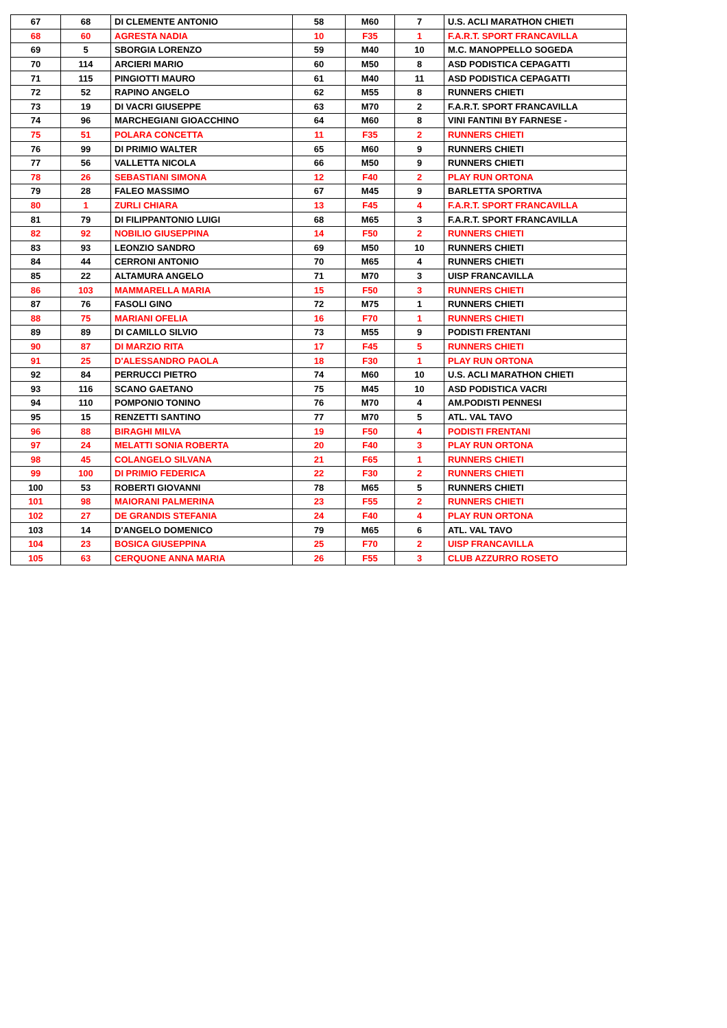| 67 | 68 | DI CLEMENTE ANTONIO | 58 | M60 | 7 | U.S. ACLI MARATHON CHIETI |
| 68 | 60 | AGRESTA NADIA | 10 | F35 | 1 | F.A.R.T. SPORT FRANCAVILLA |
| 69 | 5 | SBORGIA LORENZO | 59 | M40 | 10 | M.C. MANOPPELLO SOGEDA |
| 70 | 114 | ARCIERI MARIO | 60 | M50 | 8 | ASD PODISTICA CEPAGATTI |
| 71 | 115 | PINGIOTTI MAURO | 61 | M40 | 11 | ASD PODISTICA CEPAGATTI |
| 72 | 52 | RAPINO ANGELO | 62 | M55 | 8 | RUNNERS CHIETI |
| 73 | 19 | DI VACRI GIUSEPPE | 63 | M70 | 2 | F.A.R.T. SPORT FRANCAVILLA |
| 74 | 96 | MARCHEGIANI GIOACCHINO | 64 | M60 | 8 | VINI FANTINI BY FARNESE - |
| 75 | 51 | POLARA CONCETTA | 11 | F35 | 2 | RUNNERS CHIETI |
| 76 | 99 | DI PRIMIO WALTER | 65 | M60 | 9 | RUNNERS CHIETI |
| 77 | 56 | VALLETTA NICOLA | 66 | M50 | 9 | RUNNERS CHIETI |
| 78 | 26 | SEBASTIANI SIMONA | 12 | F40 | 2 | PLAY RUN ORTONA |
| 79 | 28 | FALEO MASSIMO | 67 | M45 | 9 | BARLETTA SPORTIVA |
| 80 | 1 | ZURLI CHIARA | 13 | F45 | 4 | F.A.R.T. SPORT FRANCAVILLA |
| 81 | 79 | DI FILIPPANTONIO LUIGI | 68 | M65 | 3 | F.A.R.T. SPORT FRANCAVILLA |
| 82 | 92 | NOBILIO GIUSEPPINA | 14 | F50 | 2 | RUNNERS CHIETI |
| 83 | 93 | LEONZIO SANDRO | 69 | M50 | 10 | RUNNERS CHIETI |
| 84 | 44 | CERRONI ANTONIO | 70 | M65 | 4 | RUNNERS CHIETI |
| 85 | 22 | ALTAMURA ANGELO | 71 | M70 | 3 | UISP FRANCAVILLA |
| 86 | 103 | MAMMARELLA MARIA | 15 | F50 | 3 | RUNNERS CHIETI |
| 87 | 76 | FASOLI GINO | 72 | M75 | 1 | RUNNERS CHIETI |
| 88 | 75 | MARIANI OFELIA | 16 | F70 | 1 | RUNNERS CHIETI |
| 89 | 89 | DI CAMILLO SILVIO | 73 | M55 | 9 | PODISTI FRENTANI |
| 90 | 87 | DI MARZIO RITA | 17 | F45 | 5 | RUNNERS CHIETI |
| 91 | 25 | D'ALESSANDRO PAOLA | 18 | F30 | 1 | PLAY RUN ORTONA |
| 92 | 84 | PERRUCCI PIETRO | 74 | M60 | 10 | U.S. ACLI MARATHON CHIETI |
| 93 | 116 | SCANO GAETANO | 75 | M45 | 10 | ASD PODISTICA VACRI |
| 94 | 110 | POMPONIO TONINO | 76 | M70 | 4 | AM.PODISTI PENNESI |
| 95 | 15 | RENZETTI SANTINO | 77 | M70 | 5 | ATL. VAL TAVO |
| 96 | 88 | BIRAGHI MILVA | 19 | F50 | 4 | PODISTI FRENTANI |
| 97 | 24 | MELATTI SONIA ROBERTA | 20 | F40 | 3 | PLAY RUN ORTONA |
| 98 | 45 | COLANGELO SILVANA | 21 | F65 | 1 | RUNNERS CHIETI |
| 99 | 100 | DI PRIMIO FEDERICA | 22 | F30 | 2 | RUNNERS CHIETI |
| 100 | 53 | ROBERTI GIOVANNI | 78 | M65 | 5 | RUNNERS CHIETI |
| 101 | 98 | MAIORANI PALMERINA | 23 | F55 | 2 | RUNNERS CHIETI |
| 102 | 27 | DE GRANDIS STEFANIA | 24 | F40 | 4 | PLAY RUN ORTONA |
| 103 | 14 | D'ANGELO DOMENICO | 79 | M65 | 6 | ATL. VAL TAVO |
| 104 | 23 | BOSICA GIUSEPPINA | 25 | F70 | 2 | UISP FRANCAVILLA |
| 105 | 63 | CERQUONE ANNA MARIA | 26 | F55 | 3 | CLUB AZZURRO ROSETO |